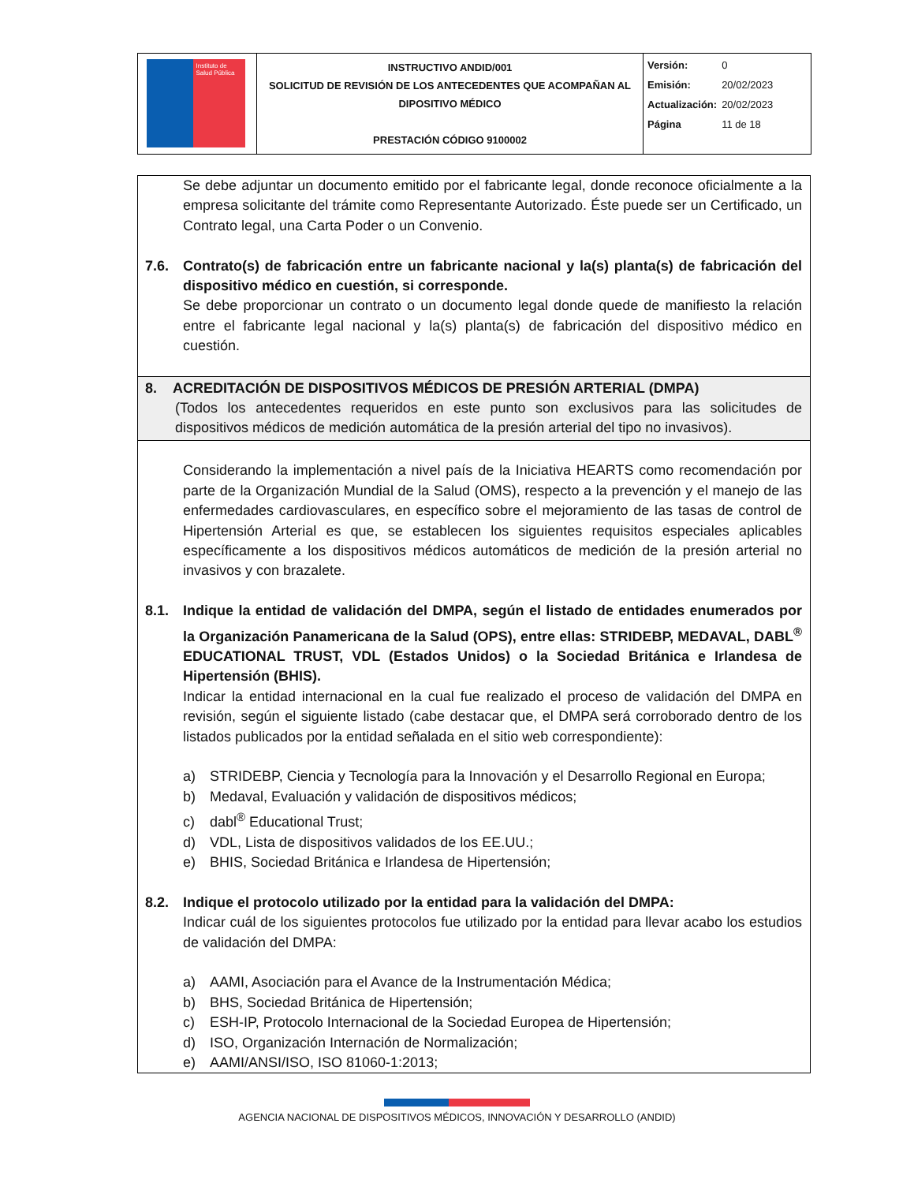| Instituto de Salud Pública | INSTRUCTIVO ANDID/001 SOLICITUD DE REVISIÓN DE LOS ANTECEDENTES QUE ACOMPAÑAN AL DIPOSITIVO MÉDICO PRESTACIÓN CÓDIGO 9100002 | / Versión: / 0 / / Emisión: / 20/02/2023 / / Actualización: / 20/02/2023 / / Página / 11 de 18 / |
Se debe adjuntar un documento emitido por el fabricante legal, donde reconoce oficialmente a la empresa solicitante del trámite como Representante Autorizado. Éste puede ser un Certificado, un Contrato legal, una Carta Poder o un Convenio.
7.6. Contrato(s) de fabricación entre un fabricante nacional y la(s) planta(s) de fabricación del dispositivo médico en cuestión, si corresponde.
Se debe proporcionar un contrato o un documento legal donde quede de manifiesto la relación entre el fabricante legal nacional y la(s) planta(s) de fabricación del dispositivo médico en cuestión.
8. ACREDITACIÓN DE DISPOSITIVOS MÉDICOS DE PRESIÓN ARTERIAL (DMPA)
(Todos los antecedentes requeridos en este punto son exclusivos para las solicitudes de dispositivos médicos de medición automática de la presión arterial del tipo no invasivos).
Considerando la implementación a nivel país de la Iniciativa HEARTS como recomendación por parte de la Organización Mundial de la Salud (OMS), respecto a la prevención y el manejo de las enfermedades cardiovasculares, en específico sobre el mejoramiento de las tasas de control de Hipertensión Arterial es que, se establecen los siguientes requisitos especiales aplicables específicamente a los dispositivos médicos automáticos de medición de la presión arterial no invasivos y con brazalete.
8.1. Indique la entidad de validación del DMPA, según el listado de entidades enumerados por la Organización Panamericana de la Salud (OPS), entre ellas: STRIDEBP, MEDAVAL, DABL<sup>®</sup> EDUCATIONAL TRUST, VDL (Estados Unidos) o la Sociedad Británica e Irlandesa de Hipertensión (BHIS).
Indicar la entidad internacional en la cual fue realizado el proceso de validación del DMPA en revisión, según el siguiente listado (cabe destacar que, el DMPA será corroborado dentro de los listados publicados por la entidad señalada en el sitio web correspondiente):
a) STRIDEBP, Ciencia y Tecnología para la Innovación y el Desarrollo Regional en Europa;
b) Medaval, Evaluación y validación de dispositivos médicos;
c) dabl<sup>®</sup> Educational Trust;
d) VDL, Lista de dispositivos validados de los EE.UU.;
e) BHIS, Sociedad Británica e Irlandesa de Hipertensión;
8.2. Indique el protocolo utilizado por la entidad para la validación del DMPA:
Indicar cuál de los siguientes protocolos fue utilizado por la entidad para llevar acabo los estudios de validación del DMPA:
a) AAMI, Asociación para el Avance de la Instrumentación Médica;
b) BHS, Sociedad Británica de Hipertensión;
c) ESH-IP, Protocolo Internacional de la Sociedad Europea de Hipertensión;
d) ISO, Organización Internación de Normalización;
e) AAMI/ANSI/ISO, ISO 81060-1:2013;
AGENCIA NACIONAL DE DISPOSITIVOS MÉDICOS, INNOVACIÓN Y DESARROLLO (ANDID)